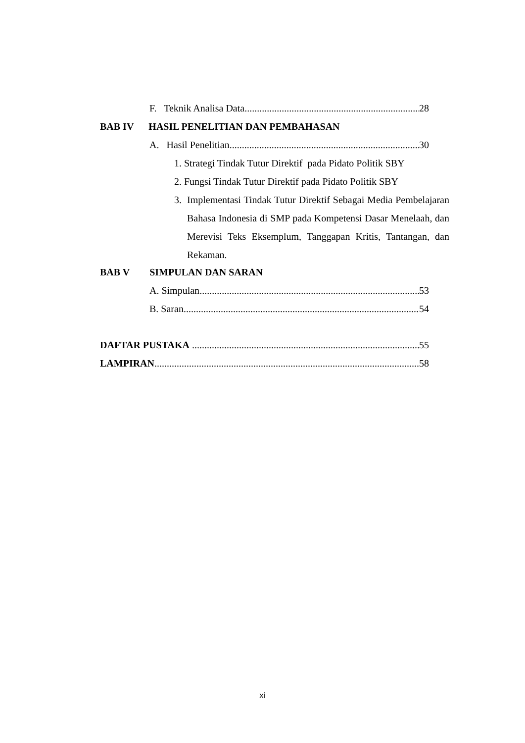F. Teknik Analisa Data 28
BAB IV HASIL PENELITIAN DAN PEMBAHASAN
A. Hasil Penelitian 30
1. Strategi Tindak Tutur Direktif pada Pidato Politik SBY
2. Fungsi Tindak Tutur Direktif pada Pidato Politik SBY
3. Implementasi Tindak Tutur Direktif Sebagai Media Pembelajaran Bahasa Indonesia di SMP pada Kompetensi Dasar Menelaah, dan Merevisi Teks Eksemplum, Tanggapan Kritis, Tantangan, dan Rekaman.
BAB V SIMPULAN DAN SARAN
A. Simpulan 53
B. Saran 54
DAFTAR PUSTAKA 55
LAMPIRAN 58
xi